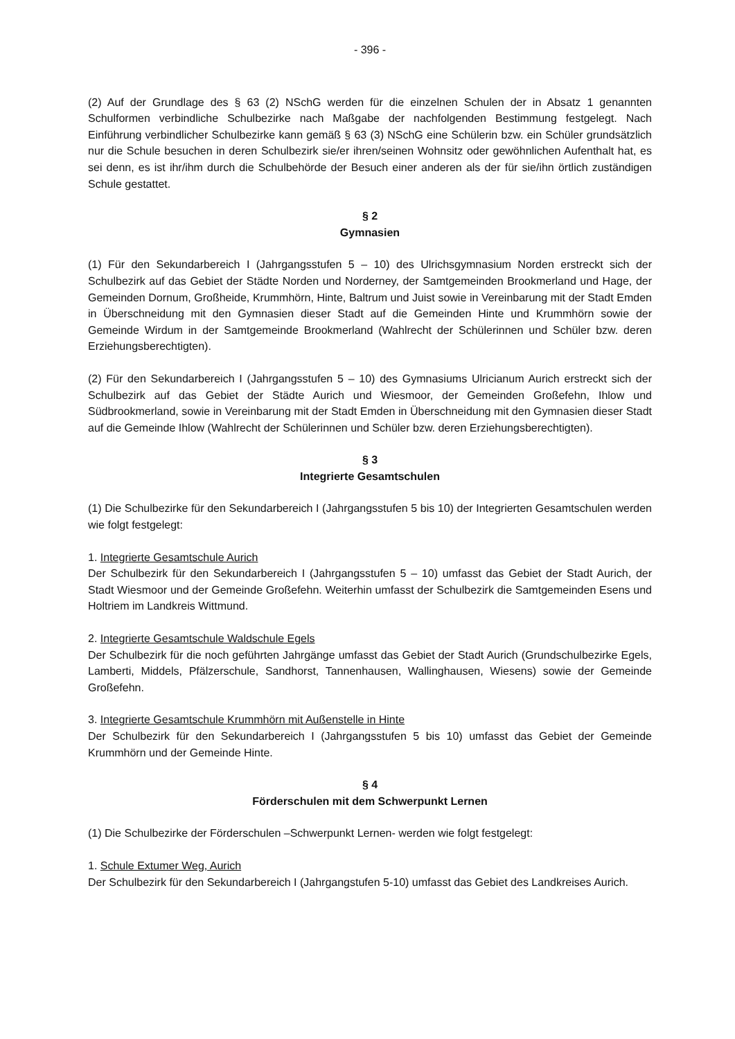- 396 -
(2) Auf der Grundlage des § 63 (2) NSchG werden für die einzelnen Schulen der in Absatz 1 genannten Schulformen verbindliche Schulbezirke nach Maßgabe der nachfolgenden Bestimmung festgelegt. Nach Einführung verbindlicher Schulbezirke kann gemäß § 63 (3) NSchG eine Schülerin bzw. ein Schüler grundsätzlich nur die Schule besuchen in deren Schulbezirk sie/er ihren/seinen Wohnsitz oder gewöhnlichen Aufenthalt hat, es sei denn, es ist ihr/ihm durch die Schulbehörde der Besuch einer anderen als der für sie/ihn örtlich zuständigen Schule gestattet.
§ 2
Gymnasien
(1) Für den Sekundarbereich I (Jahrgangsstufen 5 – 10) des Ulrichsgymnasium Norden erstreckt sich der Schulbezirk auf das Gebiet der Städte Norden und Norderney, der Samtgemeinden Brookmerland und Hage, der Gemeinden Dornum, Großheide, Krummhörn, Hinte, Baltrum und Juist sowie in Vereinbarung mit der Stadt Emden in Überschneidung mit den Gymnasien dieser Stadt auf die Gemeinden Hinte und Krummhörn sowie der Gemeinde Wirdum in der Samtgemeinde Brookmerland (Wahlrecht der Schülerinnen und Schüler bzw. deren Erziehungsberechtigten).
(2) Für den Sekundarbereich I (Jahrgangsstufen 5 – 10) des Gymnasiums Ulricianum Aurich erstreckt sich der Schulbezirk auf das Gebiet der Städte Aurich und Wiesmoor, der Gemeinden Großefehn, Ihlow und Südbrookmerland, sowie in Vereinbarung mit der Stadt Emden in Überschneidung mit den Gymnasien dieser Stadt auf die Gemeinde Ihlow (Wahlrecht der Schülerinnen und Schüler bzw. deren Erziehungsberechtigten).
§ 3
Integrierte Gesamtschulen
(1) Die Schulbezirke für den Sekundarbereich I (Jahrgangsstufen 5 bis 10) der Integrierten Gesamtschulen werden wie folgt festgelegt:
1. Integrierte Gesamtschule Aurich
Der Schulbezirk für den Sekundarbereich I (Jahrgangsstufen 5 – 10) umfasst das Gebiet der Stadt Aurich, der Stadt Wiesmoor und der Gemeinde Großefehn. Weiterhin umfasst der Schulbezirk die Samtgemeinden Esens und Holtriem im Landkreis Wittmund.
2. Integrierte Gesamtschule Waldschule Egels
Der Schulbezirk für die noch geführten Jahrgänge umfasst das Gebiet der Stadt Aurich (Grundschulbezirke Egels, Lamberti, Middels, Pfälzerschule, Sandhorst, Tannenhausen, Wallinghausen, Wiesens) sowie der Gemeinde Großefehn.
3. Integrierte Gesamtschule Krummhörn mit Außenstelle in Hinte
Der Schulbezirk für den Sekundarbereich I (Jahrgangsstufen 5 bis 10) umfasst das Gebiet der Gemeinde Krummhörn und der Gemeinde Hinte.
§ 4
Förderschulen mit dem Schwerpunkt Lernen
(1) Die Schulbezirke der Förderschulen –Schwerpunkt Lernen- werden wie folgt festgelegt:
1. Schule Extumer Weg, Aurich
Der Schulbezirk für den Sekundarbereich I (Jahrgangstufen 5-10) umfasst das Gebiet des Landkreises Aurich.